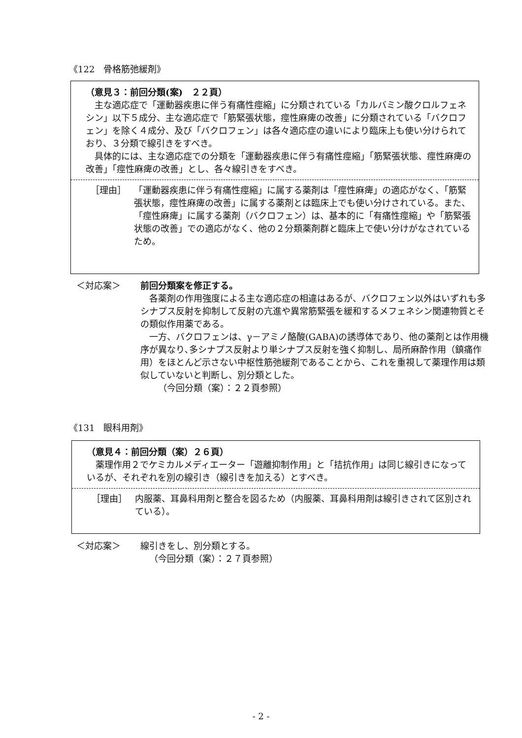《122　骨格筋弛緩剤》
（意見３：前回分類(案)　２２頁）
主な適応症で「運動器疾患に伴う有痛性痙縮」に分類されている「カルバミン酸クロルフェネシン」以下５成分、主な適応症で「筋緊張状態，痙性麻痺の改善」に分類されている「バクロフェン」を除く４成分、及び「バクロフェン」は各々適応症の違いにより臨床上も使い分けられており、３分類で線引きをすべき。
具体的には、主な適応症での分類を「運動器疾患に伴う有痛性痙縮」「筋緊張状態、痙性麻痺の改善」「痙性麻痺の改善」とし、各々線引きをすべき。
［理由］ 「運動器疾患に伴う有痛性痙縮」に属する薬剤は「痙性麻痺」の適応がなく、「筋緊張状態，痙性麻痺の改善」に属する薬剤とは臨床上でも使い分けされている。また、「痙性麻痺」に属する薬剤（バクロフェン）は、基本的に「有痛性痙縮」や「筋緊張状態の改善」での適応がなく、他の２分類薬剤群と臨床上で使い分けがなされているため。
＜対応案＞ 前回分類案を修正する。
各薬剤の作用強度による主な適応症の相違はあるが、バクロフェン以外はいずれも多シナプス反射を抑制して反射の亢進や異常筋緊張を緩和するメフェネシン関連物質とその類似作用薬である。
一方、バクロフェンは、γ－アミノ酪酸(GABA)の誘導体であり、他の薬剤とは作用機序が異なり､多シナプス反射より単シナプス反射を強く抑制し、局所麻酔作用（鎮痛作用）をほとんど示さない中枢性筋弛緩剤であることから、これを重視して薬理作用は類似していないと判断し、別分類とした。
（今回分類（案）：２２頁参照）
《131　眼科用剤》
（意見４：前回分類（案）２６頁）
薬理作用２でケミカルメディエーター「遊離抑制作用」と「拮抗作用」は同じ線引きになっているが、それぞれを別の線引き（線引きを加える）とすべき。
［理由］ 内服薬、耳鼻科用剤と整合を図るため（内服薬、耳鼻科用剤は線引きされて区別されている）。
＜対応案＞ 線引きをし、別分類とする。
（今回分類（案）：２７頁参照）
- 2 -